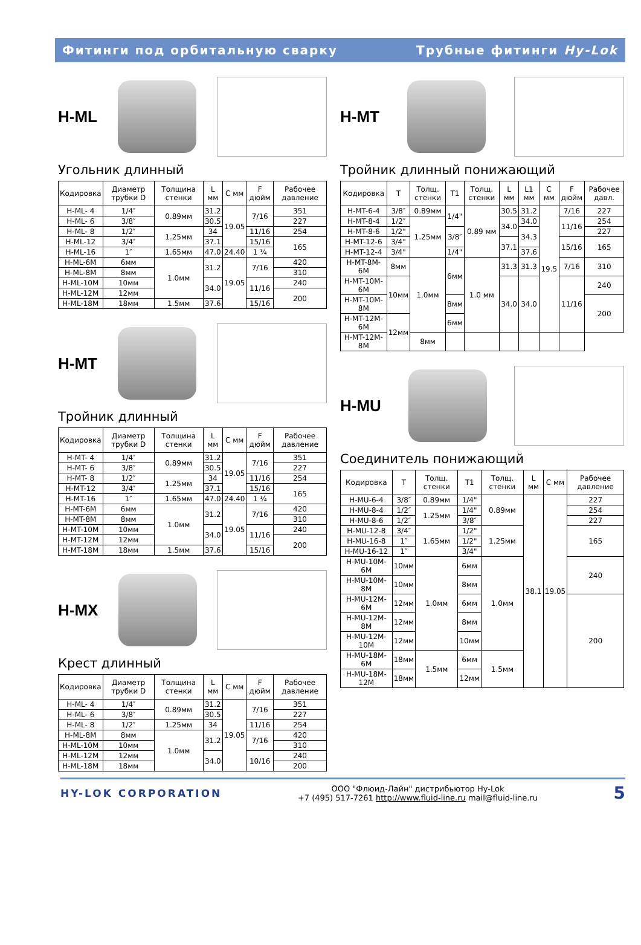Фитинги под орбитальную сварку Трубные фитинги Hy-Lok
H-ML
Угольник длинный
| Кодировка | Диаметр трубки D | Толщина стенки | L мм | C мм | F дюйм | Рабочее давление |
| --- | --- | --- | --- | --- | --- | --- |
| H-ML- 4 | 1/4″ | 0.89мм | 31.2 | 19.05 | 7/16 | 351 |
| H-ML- 6 | 3/8″ | | 30.5 | | | 227 |
| H-ML- 8 | 1/2″ | 1.25мм | 34 | | 11/16 | 254 |
| H-ML-12 | 3/4″ | | 37.1 | | 15/16 | 165 |
| H-ML-16 | 1″ | 1.65мм | 47.0 | 24.40 | 1 ¼ | |
| H-ML-6M | 6мм | 1.0мм | 31.2 | 19.05 | 7/16 | 420 |
| H-ML-8M | 8мм | | | | | 310 |
| H-ML-10M | 10мм | | 34.0 | | 11/16 | 240 |
| H-ML-12M | 12мм | | | | | 200 |
| H-ML-18M | 18мм | 1.5мм | 37.6 | | 15/16 | |
H-MT
Тройник длинный
| Кодировка | Диаметр трубки D | Толщина стенки | L мм | C мм | F дюйм | Рабочее давление |
| --- | --- | --- | --- | --- | --- | --- |
| H-MT- 4 | 1/4″ | 0.89мм | 31.2 | 19.05 | 7/16 | 351 |
| H-MT- 6 | 3/8″ | | 30.5 | | | 227 |
| H-MT- 8 | 1/2″ | 1.25мм | 34 | | 11/16 | 254 |
| H-MT-12 | 3/4″ | | 37.1 | | 15/16 | 165 |
| H-MT-16 | 1″ | 1.65мм | 47.0 | 24.40 | 1 ¼ | |
| H-MT-6M | 6мм | 1.0мм | 31.2 | 19.05 | 7/16 | 420 |
| H-MT-8M | 8мм | | | | | 310 |
| H-MT-10M | 10мм | | 34.0 | | 11/16 | 240 |
| H-MT-12M | 12мм | | | | | 200 |
| H-MT-18M | 18мм | 1.5мм | 37.6 | | 15/16 | |
H-MX
Крест длинный
| Кодировка | Диаметр трубки D | Толщина стенки | L мм | C мм | F дюйм | Рабочее давление |
| --- | --- | --- | --- | --- | --- | --- |
| H-ML- 4 | 1/4″ | 0.89мм | 31.2 | 19.05 | 7/16 | 351 |
| H-ML- 6 | 3/8″ | | 30.5 | | | 227 |
| H-ML- 8 | 1/2″ | 1.25мм | 34 | | 11/16 | 254 |
| H-ML-8M | 8мм | 1.0мм | 31.2 | | 7/16 | 420 |
| H-ML-10M | 10мм | | | | | 310 |
| H-ML-12M | 12мм | | 34.0 | | 10/16 | 240 |
| H-ML-18M | 18мм | | | | | 200 |
H-MT
Тройник длинный понижающий
| Кодировка | T | Толщ. стенки | T1 | Толщ. стенки | L мм | L1 мм | C мм | F дюйм | Рабочее давл. |
| --- | --- | --- | --- | --- | --- | --- | --- | --- | --- |
| H-MT-6-4 | 3/8″ | 0.89мм | 1/4" | 0.89 мм | 30.5 | 31.2 | 19.5 | 7/16 | 227 |
| H-MT-8-4 | 1/2″ | 1.25мм | | | 34.0 | 34.0 | | 11/16 | 254 |
| H-MT-8-6 | 1/2" | | 3/8″ | | | 34.3 | | | 227 |
| H-MT-12-6 | 3/4" | | | | 37.1 | | | 15/16 | 165 |
| H-MT-12-4 | 3/4" | | 1/4" | | | 37.6 | | | |
| H-MT-8M-6M | 8мм | 1.0мм | 6мм | 1.0 мм | 31.3 | 31.3 | | 7/16 | 310 |
| H-MT-10M-6M | 10мм | | | | 34.0 | 34.0 | | 11/16 | 240 |
| H-MT-10M-8M | | | 8мм | | | | | | 200 |
| H-MT-12M-6M | 12мм | | 6мм | | | | | | |
| H-MT-12M-8M | | 8мм | | | | | | | |
H-MU
Соединитель понижающий
| Кодировка | T | Толщ. стенки | T1 | Толщ. стенки | L мм | C мм | Рабочее давление |
| --- | --- | --- | --- | --- | --- | --- | --- |
| H-MU-6-4 | 3/8″ | 0.89мм | 1/4" | 0.89мм | 38.1 | 19.05 | 227 |
| H-MU-8-4 | 1/2″ | 1.25мм | 1/4" | | | | 254 |
| H-MU-8-6 | 1/2″ | | 3/8″ | | | | 227 |
| H-MU-12-8 | 3/4″ | 1.65мм | 1/2" | 1.25мм | | | 165 |
| H-MU-16-8 | 1″ | | 1/2" | | | | |
| H-MU-16-12 | 1″ | | 3/4" | | | | |
| H-MU-10M-6M | 10мм | 1.0мм | 6мм | 1.0мм | | | 240 |
| H-MU-10M-8M | 10мм | | 8мм | | | | |
| H-MU-12M-6M | 12мм | | 6мм | | | | 200 |
| H-MU-12M-8M | 12мм | | 8мм | | | | |
| H-MU-12M-10M | 12мм | | 10мм | | | | |
| H-MU-18M-6M | 18мм | 1.5мм | 6мм | 1.5мм | | | |
| H-MU-18M-12M | 18мм | | 12мм | | | | |
HY-LOK CORPORATION
ООО "Флюид-Лайн" дистрибьютор Hy-Lok
+7 (495) 517-7261 http://www.fluid-line.ru mail@fluid-line.ru
5